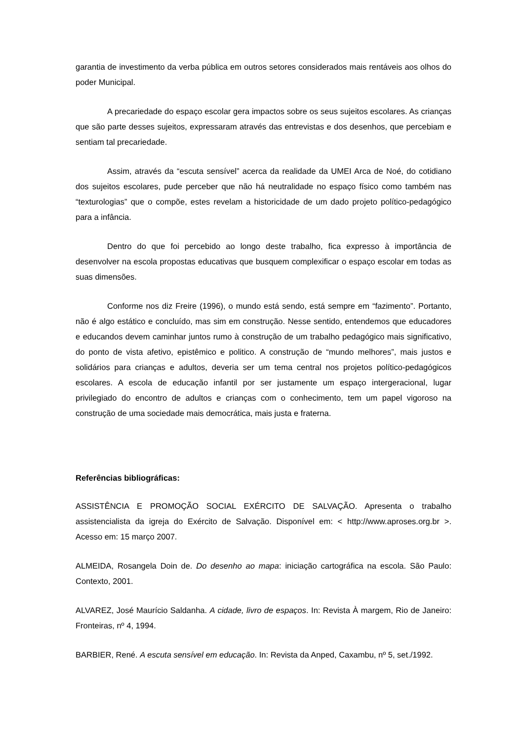garantia de investimento da verba pública em outros setores considerados mais rentáveis aos olhos do poder Municipal.
A precariedade do espaço escolar gera impactos sobre os seus sujeitos escolares. As crianças que são parte desses sujeitos, expressaram através das entrevistas e dos desenhos, que percebiam e sentiam tal precariedade.
Assim, através da “escuta sensível” acerca da realidade da UMEI Arca de Noé, do cotidiano dos sujeitos escolares, pude perceber que não há neutralidade no espaço físico como também nas “texturologias” que o compõe, estes revelam a historicidade de um dado projeto político-pedagógico para a infância.
Dentro do que foi percebido ao longo deste trabalho, fica expresso à importância de desenvolver na escola propostas educativas que busquem complexificar o espaço escolar em todas as suas dimensões.
Conforme nos diz Freire (1996), o mundo está sendo, está sempre em “fazimento”. Portanto, não é algo estático e concluído, mas sim em construção. Nesse sentido, entendemos que educadores e educandos devem caminhar juntos rumo à construção de um trabalho pedagógico mais significativo, do ponto de vista afetivo, epistêmico e politico. A construção de “mundo melhores”, mais justos e solidários para crianças e adultos, deveria ser um tema central nos projetos político-pedagógicos escolares. A escola de educação infantil por ser justamente um espaço intergeracional, lugar privilegiado do encontro de adultos e crianças com o conhecimento, tem um papel vigoroso na construção de uma sociedade mais democrática, mais justa e fraterna.
Referências bibliográficas:
ASSISTÊNCIA E PROMOÇÃO SOCIAL EXÉRCITO DE SALVAÇÃO. Apresenta o trabalho assistencialista da igreja do Exército de Salvação. Disponível em: < http://www.aproses.org.br >. Acesso em: 15 março 2007.
ALMEIDA, Rosangela Doin de. Do desenho ao mapa: iniciação cartográfica na escola. São Paulo: Contexto, 2001.
ALVAREZ, José Maurício Saldanha. A cidade, livro de espaços. In: Revista À margem, Rio de Janeiro: Fronteiras, nº 4, 1994.
BARBIER, René. A escuta sensível em educação. In: Revista da Anped, Caxambu, nº 5, set./1992.